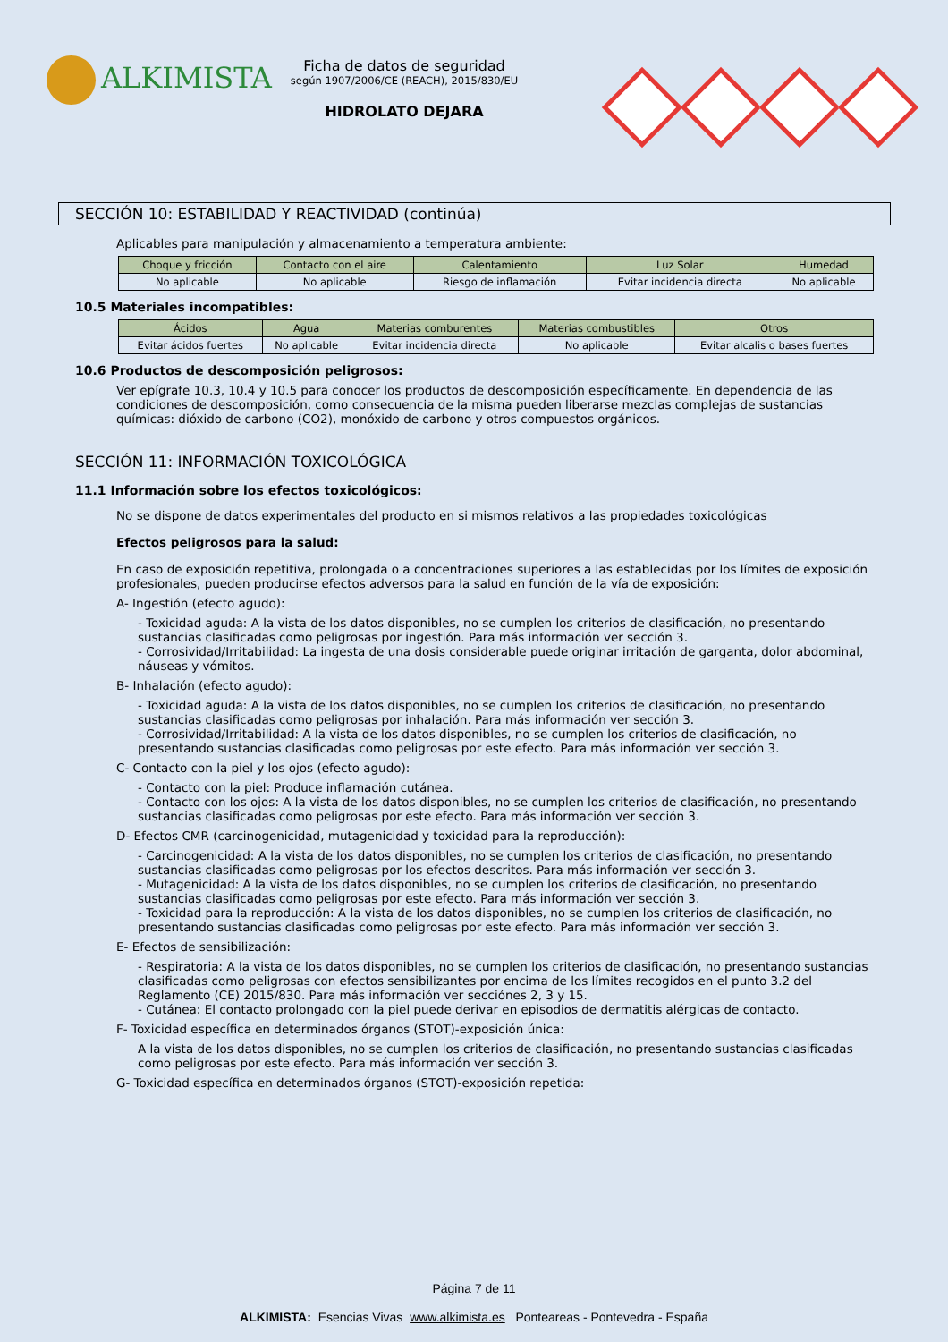ALKIMISTA
Ficha de datos de seguridad
según 1907/2006/CE (REACH), 2015/830/EU
HIDROLATO DEJARA
SECCIÓN 10: ESTABILIDAD Y REACTIVIDAD (continúa)
Aplicables para manipulación y almacenamiento a temperatura ambiente:
| Choque y fricción | Contacto con el aire | Calentamiento | Luz Solar | Humedad |
| --- | --- | --- | --- | --- |
| No aplicable | No aplicable | Riesgo de inflamación | Evitar incidencia directa | No aplicable |
10.5 Materiales incompatibles:
| Ácidos | Agua | Materias comburentes | Materias combustibles | Otros |
| --- | --- | --- | --- | --- |
| Evitar ácidos fuertes | No aplicable | Evitar incidencia directa | No aplicable | Evitar alcalis o bases fuertes |
10.6 Productos de descomposición peligrosos:
Ver epígrafe 10.3, 10.4 y 10.5 para conocer los productos de descomposición específicamente. En dependencia de las condiciones de descomposición, como consecuencia de la misma pueden liberarse mezclas complejas de sustancias químicas: dióxido de carbono (CO2), monóxido de carbono y otros compuestos orgánicos.
SECCIÓN 11: INFORMACIÓN TOXICOLÓGICA
11.1 Información sobre los efectos toxicológicos:
No se dispone de datos experimentales del producto en si mismos relativos a las propiedades toxicológicas
Efectos peligrosos para la salud:
En caso de exposición repetitiva, prolongada o a concentraciones superiores a las establecidas por los límites de exposición profesionales, pueden producirse efectos adversos para la salud en función de la vía de exposición:
A- Ingestión (efecto agudo):
- Toxicidad aguda: A la vista de los datos disponibles, no se cumplen los criterios de clasificación, no presentando sustancias clasificadas como peligrosas por ingestión. Para más información ver sección 3.
- Corrosividad/Irritabilidad: La ingesta de una dosis considerable puede originar irritación de garganta, dolor abdominal, náuseas y vómitos.
B- Inhalación (efecto agudo):
- Toxicidad aguda: A la vista de los datos disponibles, no se cumplen los criterios de clasificación, no presentando sustancias clasificadas como peligrosas por inhalación. Para más información ver sección 3.
- Corrosividad/Irritabilidad: A la vista de los datos disponibles, no se cumplen los criterios de clasificación, no presentando sustancias clasificadas como peligrosas por este efecto. Para más información ver sección 3.
C- Contacto con la piel y los ojos (efecto agudo):
- Contacto con la piel: Produce inflamación cutánea.
- Contacto con los ojos: A la vista de los datos disponibles, no se cumplen los criterios de clasificación, no presentando sustancias clasificadas como peligrosas por este efecto. Para más información ver sección 3.
D- Efectos CMR (carcinogenicidad, mutagenicidad y toxicidad para la reproducción):
- Carcinogenicidad: A la vista de los datos disponibles, no se cumplen los criterios de clasificación, no presentando sustancias clasificadas como peligrosas por los efectos descritos. Para más información ver sección 3.
- Mutagenicidad: A la vista de los datos disponibles, no se cumplen los criterios de clasificación, no presentando sustancias clasificadas como peligrosas por este efecto. Para más información ver sección 3.
- Toxicidad para la reproducción: A la vista de los datos disponibles, no se cumplen los criterios de clasificación, no presentando sustancias clasificadas como peligrosas por este efecto. Para más información ver sección 3.
E- Efectos de sensibilización:
- Respiratoria: A la vista de los datos disponibles, no se cumplen los criterios de clasificación, no presentando sustancias clasificadas como peligrosas con efectos sensibilizantes por encima de los límites recogidos en el punto 3.2 del Reglamento (CE) 2015/830. Para más información ver secciónes 2, 3 y 15.
- Cutánea: El contacto prolongado con la piel puede derivar en episodios de dermatitis alérgicas de contacto.
F- Toxicidad específica en determinados órganos (STOT)-exposición única:
A la vista de los datos disponibles, no se cumplen los criterios de clasificación, no presentando sustancias clasificadas como peligrosas por este efecto. Para más información ver sección 3.
G- Toxicidad específica en determinados órganos (STOT)-exposición repetida:
Página 7 de 11
ALKIMISTA: Esencias Vivas www.alkimista.es Ponteareas - Pontevedra - España